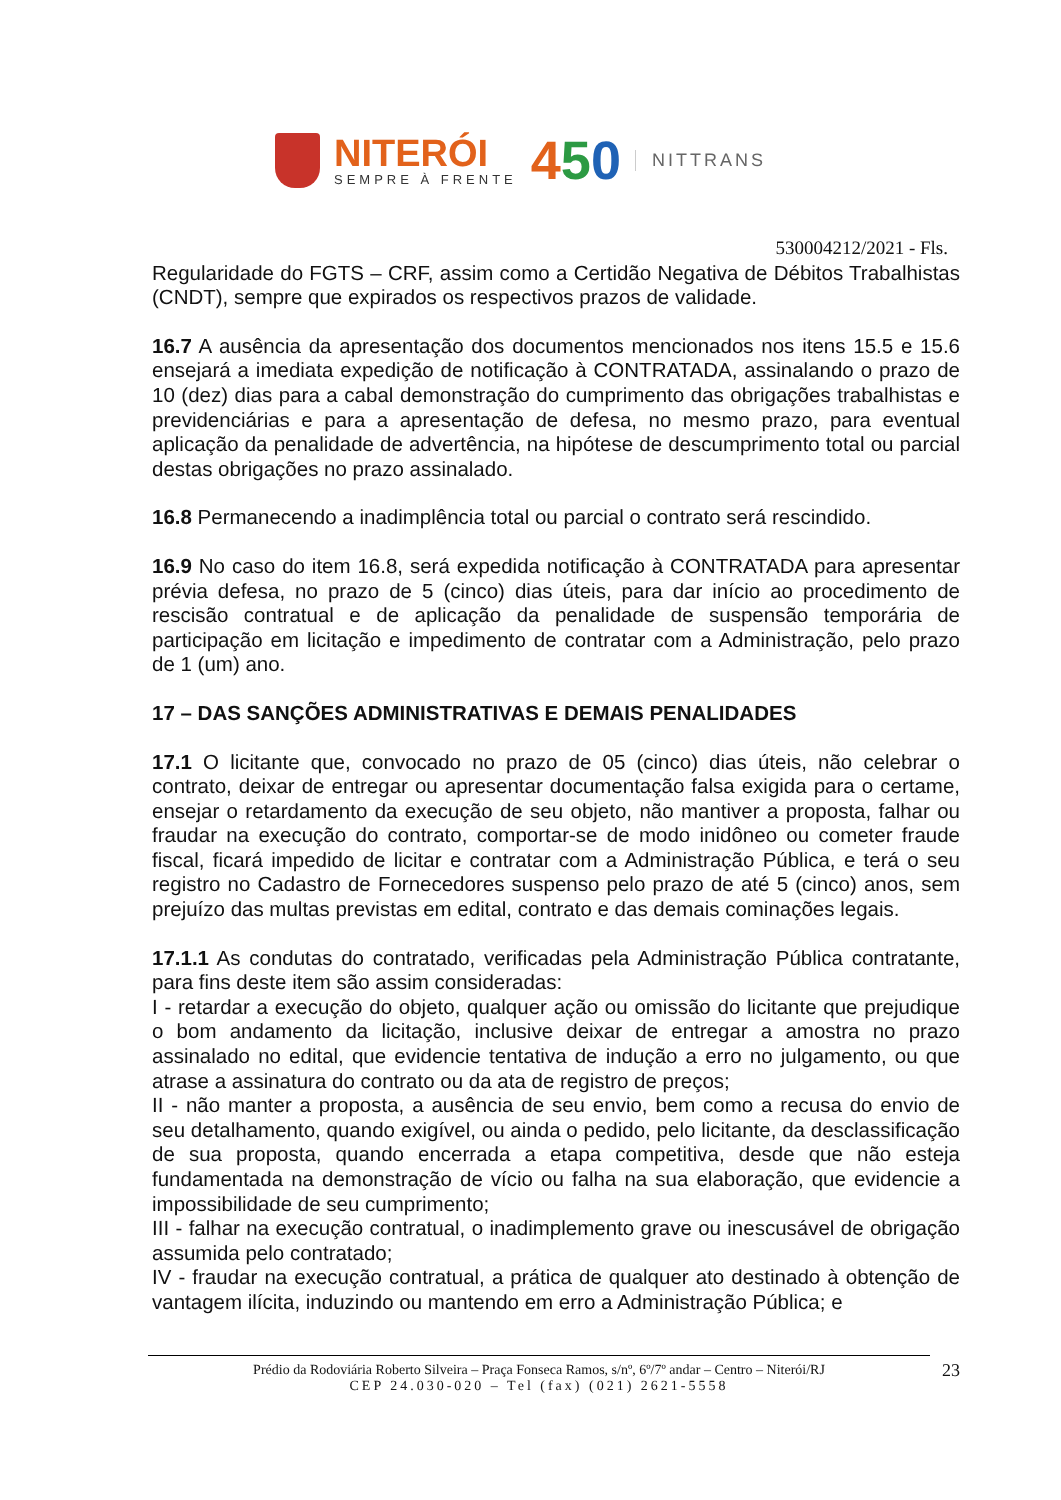NITERÓI
SEMPRE À FRENTE
450
NITTRANS
530004212/2021 - Fls.
Regularidade do FGTS – CRF, assim como a Certidão Negativa de Débitos Trabalhistas (CNDT), sempre que expirados os respectivos prazos de validade.
16.7 A ausência da apresentação dos documentos mencionados nos itens 15.5 e 15.6 ensejará a imediata expedição de notificação à CONTRATADA, assinalando o prazo de 10 (dez) dias para a cabal demonstração do cumprimento das obrigações trabalhistas e previdenciárias e para a apresentação de defesa, no mesmo prazo, para eventual aplicação da penalidade de advertência, na hipótese de descumprimento total ou parcial destas obrigações no prazo assinalado.
16.8 Permanecendo a inadimplência total ou parcial o contrato será rescindido.
16.9 No caso do item 16.8, será expedida notificação à CONTRATADA para apresentar prévia defesa, no prazo de 5 (cinco) dias úteis, para dar início ao procedimento de rescisão contratual e de aplicação da penalidade de suspensão temporária de participação em licitação e impedimento de contratar com a Administração, pelo prazo de 1 (um) ano.
17 – DAS SANÇÕES ADMINISTRATIVAS E DEMAIS PENALIDADES
17.1 O licitante que, convocado no prazo de 05 (cinco) dias úteis, não celebrar o contrato, deixar de entregar ou apresentar documentação falsa exigida para o certame, ensejar o retardamento da execução de seu objeto, não mantiver a proposta, falhar ou fraudar na execução do contrato, comportar-se de modo inidôneo ou cometer fraude fiscal, ficará impedido de licitar e contratar com a Administração Pública, e terá o seu registro no Cadastro de Fornecedores suspenso pelo prazo de até 5 (cinco) anos, sem prejuízo das multas previstas em edital, contrato e das demais cominações legais.
17.1.1 As condutas do contratado, verificadas pela Administração Pública contratante, para fins deste item são assim consideradas:
I - retardar a execução do objeto, qualquer ação ou omissão do licitante que prejudique o bom andamento da licitação, inclusive deixar de entregar a amostra no prazo assinalado no edital, que evidencie tentativa de indução a erro no julgamento, ou que atrase a assinatura do contrato ou da ata de registro de preços;
II - não manter a proposta, a ausência de seu envio, bem como a recusa do envio de seu detalhamento, quando exigível, ou ainda o pedido, pelo licitante, da desclassificação de sua proposta, quando encerrada a etapa competitiva, desde que não esteja fundamentada na demonstração de vício ou falha na sua elaboração, que evidencie a impossibilidade de seu cumprimento;
III - falhar na execução contratual, o inadimplemento grave ou inescusável de obrigação assumida pelo contratado;
IV - fraudar na execução contratual, a prática de qualquer ato destinado à obtenção de vantagem ilícita, induzindo ou mantendo em erro a Administração Pública; e
Prédio da Rodoviária Roberto Silveira – Praça Fonseca Ramos, s/nº, 6º/7º andar – Centro – Niterói/RJ
CEP 24.030-020 – Tel (fax) (021) 2621-5558
23